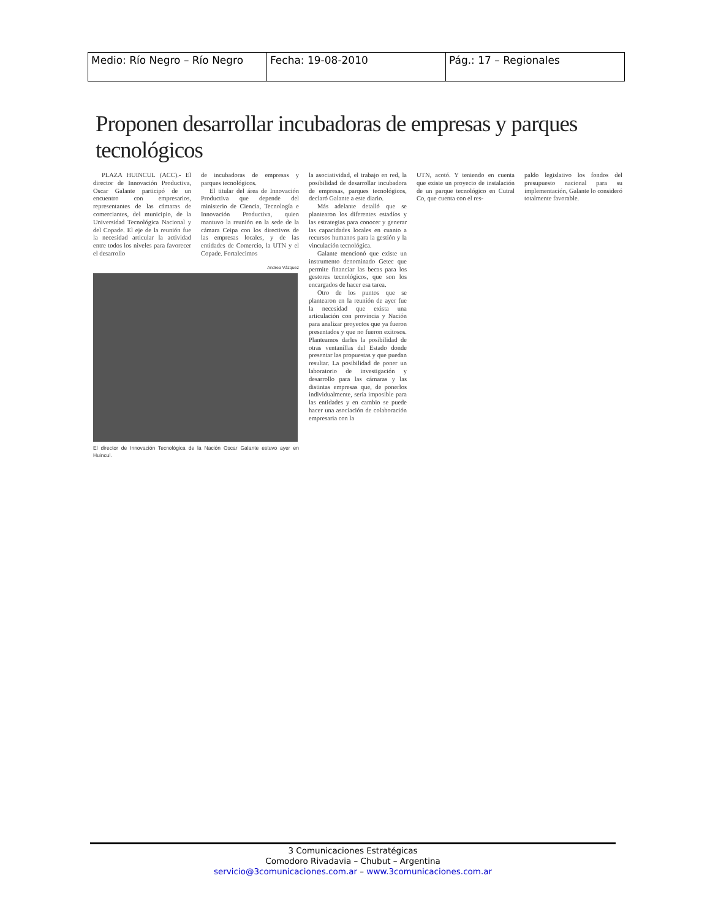| Medio: Río Negro – Río Negro | Fecha: 19-08-2010 | Pág.: 17 – Regionales |
Proponen desarrollar incubadoras de empresas y parques tecnológicos
PLAZA HUINCUL (ACC).- El director de Innovación Productiva, Oscar Galante participó de un encuentro con empresarios, representantes de las cámaras de comerciantes, del municipio, de la Universidad Tecnológica Nacional y del Copade. El eje de la reunión fue la necesidad articular la actividad entre todos los niveles para favorecer el desarrollo
de incubadoras de empresas y parques tecnológicos.
El titular del área de Innovación Productiva que depende del ministerio de Ciencia, Tecnología e Innovación Productiva, quien mantuvo la reunión en la sede de la cámara Ceipa con los directivos de las empresas locales, y de las entidades de Comercio, la UTN y el Copade. Fortalecimos
Andrea Vázquez
El director de Innovación Tecnológica de la Nación Oscar Galante estuvo ayer en Huincul.
la asociatividad, el trabajo en red, la posibilidad de desarrollar incubadora de empresas, parques tecnológicos, declaró Galante a este diario.
Más adelante detalló que se plantearon los diferentes estadíos y las estrategias para conocer y generar las capacidades locales en cuanto a recursos humanos para la gestión y la vinculación tecnológica.
Galante mencionó que existe un instrumento denominado Getec que permite financiar las becas para los gestores tecnológicos, que son los encargados de hacer esa tarea.
Otro de los puntos que se plantearon en la reunión de ayer fue la necesidad que exista una articulación con provincia y Nación para analizar proyectos que ya fueron presentados y que no fueron exitosos. Planteamos darles la posibilidad de otras ventanillas del Estado donde presentar las propuestas y que puedan resultar. La posibilidad de poner un laboratorio de investigación y desarrollo para las cámaras y las distintas empresas que, de ponerlos individualmente, sería imposible para las entidades y en cambio se puede hacer una asociación de colaboración empresaria con la
UTN, acotó. Y teniendo en cuenta que existe un proyecto de instalación de un parque tecnológico en Cutral Co, que cuenta con el res-
paldo legislativo los fondos del presupuesto nacional para su implementación, Galante lo consideró totalmente favorable.
3 Comunicaciones Estratégicas
Comodoro Rivadavia – Chubut – Argentina
servicio@3comunicaciones.com.ar – www.3comunicaciones.com.ar